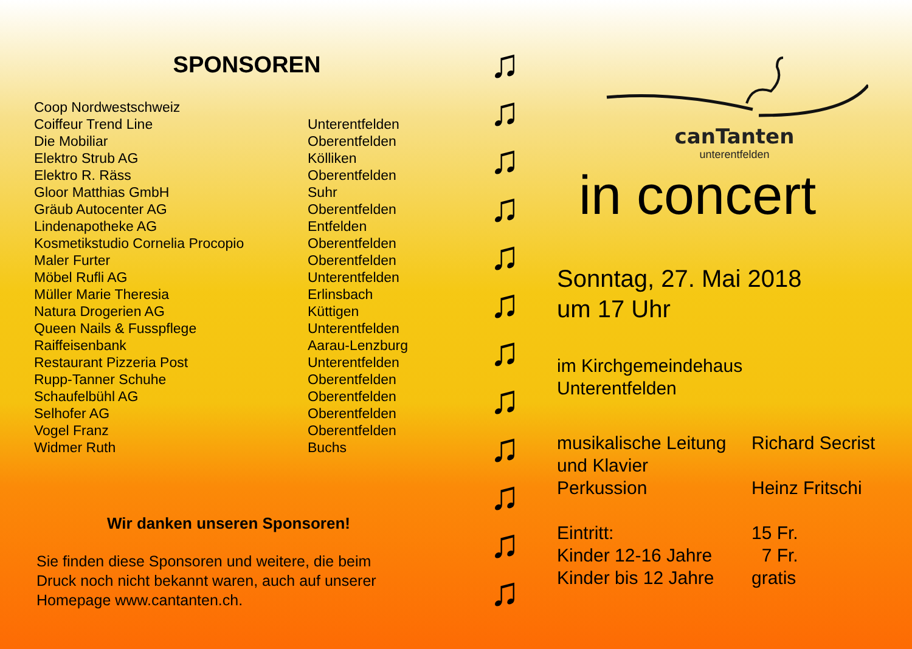SPONSOREN
| Coop Nordwestschweiz | |
| Coiffeur Trend Line | Unterentfelden |
| Die Mobiliar | Oberentfelden |
| Elektro Strub AG | Kölliken |
| Elektro R. Räss | Oberentfelden |
| Gloor Matthias GmbH | Suhr |
| Gräub Autocenter AG | Oberentfelden |
| Lindenapotheke AG | Entfelden |
| Kosmetikstudio Cornelia Procopio | Oberentfelden |
| Maler Furter | Oberentfelden |
| Möbel Rufli AG | Unterentfelden |
| Müller Marie Theresia | Erlinsbach |
| Natura Drogerien AG | Küttigen |
| Queen Nails & Fusspflege | Unterentfelden |
| Raiffeisenbank | Aarau-Lenzburg |
| Restaurant Pizzeria Post | Unterentfelden |
| Rupp-Tanner Schuhe | Oberentfelden |
| Schaufelbühl AG | Oberentfelden |
| Selhofer AG | Oberentfelden |
| Vogel Franz | Oberentfelden |
| Widmer Ruth | Buchs |
Wir danken unseren Sponsoren!
Sie finden diese Sponsoren und weitere, die beim
Druck noch nicht bekannt waren, auch auf unserer
Homepage www.cantanten.ch.
♫
♫
♫
♫
♫
♫
♫
♫
♫
♫
♫
♫
canTanten
unterentfelden
in concert
Sonntag, 27. Mai 2018
um 17 Uhr
im Kirchgemeindehaus
Unterentfelden
| musikalische Leitung | Richard Secrist |
| und Klavier | |
| Perkussion | Heinz Fritschi |
| Eintritt: | 15 Fr. |
| Kinder 12-16 Jahre | 7 Fr. |
| Kinder bis 12 Jahre | gratis |